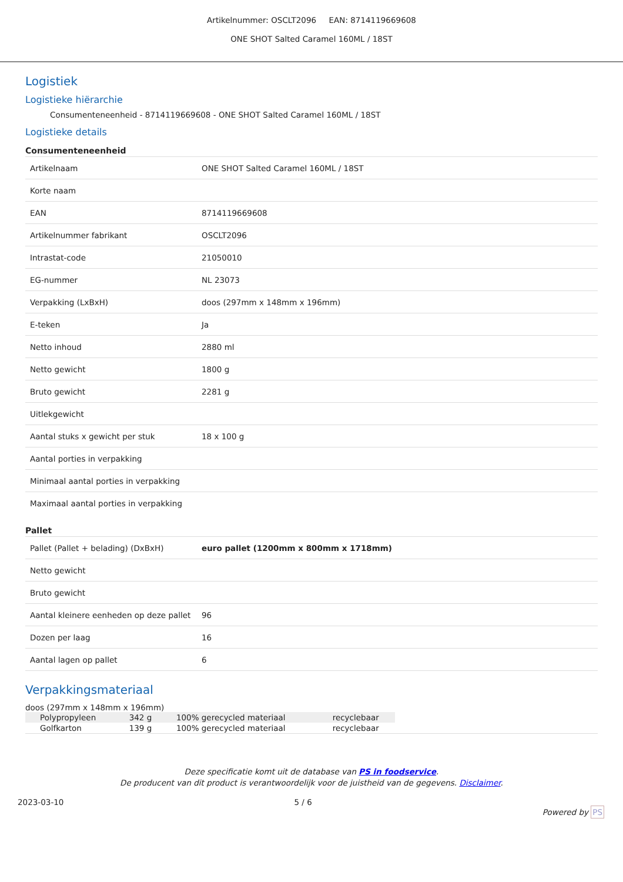Artikelnummer: OSCLT2096 EAN: 8714119669608
ONE SHOT Salted Caramel 160ML / 18ST
Logistiek
Logistieke hiërarchie
Consumenteneenheid - 8714119669608 - ONE SHOT Salted Caramel 160ML / 18ST
Logistieke details
Consumenteneenheid
| Artikelnaam | ONE SHOT Salted Caramel 160ML / 18ST |
| Korte naam | |
| EAN | 8714119669608 |
| Artikelnummer fabrikant | OSCLT2096 |
| Intrastat-code | 21050010 |
| EG-nummer | NL 23073 |
| Verpakking (LxBxH) | doos (297mm x 148mm x 196mm) |
| E-teken | Ja |
| Netto inhoud | 2880 ml |
| Netto gewicht | 1800 g |
| Bruto gewicht | 2281 g |
| Uitlekgewicht | |
| Aantal stuks x gewicht per stuk | 18 x 100 g |
| Aantal porties in verpakking | |
| Minimaal aantal porties in verpakking | |
| Maximaal aantal porties in verpakking | |
Pallet
| Pallet (Pallet + belading) (DxBxH) | euro pallet (1200mm x 800mm x 1718mm) |
| Netto gewicht | |
| Bruto gewicht | |
| Aantal kleinere eenheden op deze pallet | 96 |
| Dozen per laag | 16 |
| Aantal lagen op pallet | 6 |
Verpakkingsmateriaal
doos (297mm x 148mm x 196mm)
| Polypropyleen | 342 g | 100% gerecycled materiaal | recyclebaar | |
| Golfkarton | 139 g | 100% gerecycled materiaal | recyclebaar | |
Deze specificatie komt uit de database van PS in foodservice.
De producent van dit product is verantwoordelijk voor de juistheid van de gegevens. Disclaimer.
2023-03-10 5 / 6 Powered by PS